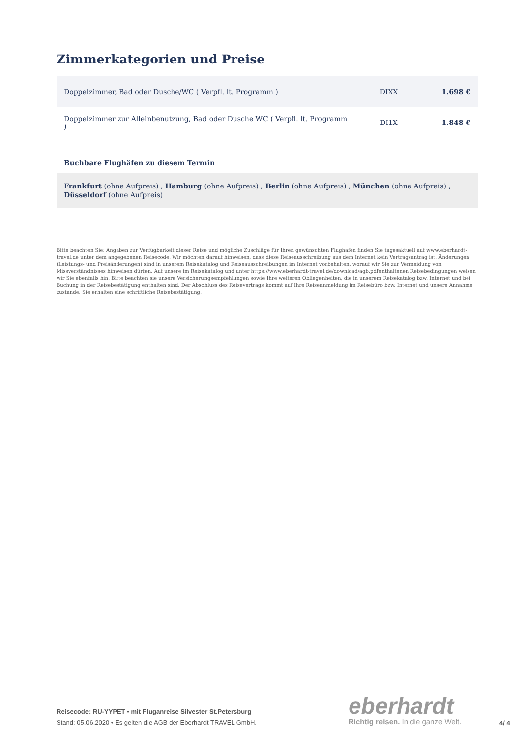Zimmerkategorien und Preise
| Doppelzimmer, Bad oder Dusche/WC ( Verpfl. lt. Programm ) | DIXX | 1.698 € |
| Doppelzimmer zur Alleinbenutzung, Bad oder Dusche WC ( Verpfl. lt. Programm ) | DI1X | 1.848 € |
Buchbare Flughäfen zu diesem Termin
Frankfurt (ohne Aufpreis) , Hamburg (ohne Aufpreis) , Berlin (ohne Aufpreis) , München (ohne Aufpreis) , Düsseldorf (ohne Aufpreis)
Bitte beachten Sie: Angaben zur Verfügbarkeit dieser Reise und mögliche Zuschläge für Ihren gewünschten Flughafen finden Sie tagesaktuell auf www.eberhardt-travel.de unter dem angegebenen Reisecode. Wir möchten darauf hinweisen, dass diese Reiseausschreibung aus dem Internet kein Vertragsantrag ist. Änderungen (Leistungs- und Preisänderungen) sind in unserem Reisekatalog und Reiseausschreibungen im Internet vorbehalten, worauf wir Sie zur Vermeidung von Missverständnisses hinweisen dürfen. Auf unsere im Reisekatalog und unter https://www.eberhardt-travel.de/download/agb.pdfenthaltenen Reisebedingungen weisen wir Sie ebenfalls hin. Bitte beachten sie unsere Versicherungsempfehlungen sowie Ihre weiteren Obliegenheiten, die in unserem Reisekatalog bzw. Internet und bei Buchung in der Reisebestätigung enthalten sind. Der Abschluss des Reisevertrags kommt auf Ihre Reiseanmeldung im Reisebüro bzw. Internet und unsere Annahme zustande. Sie erhalten eine schriftliche Reisebestätigung.
Reisecode: RU-YYPET • mit Fluganreise Silvester St.Petersburg
Stand: 05.06.2020 • Es gelten die AGB der Eberhardt TRAVEL GmbH.
eberhardt
Richtig reisen. In die ganze Welt.
4/ 4